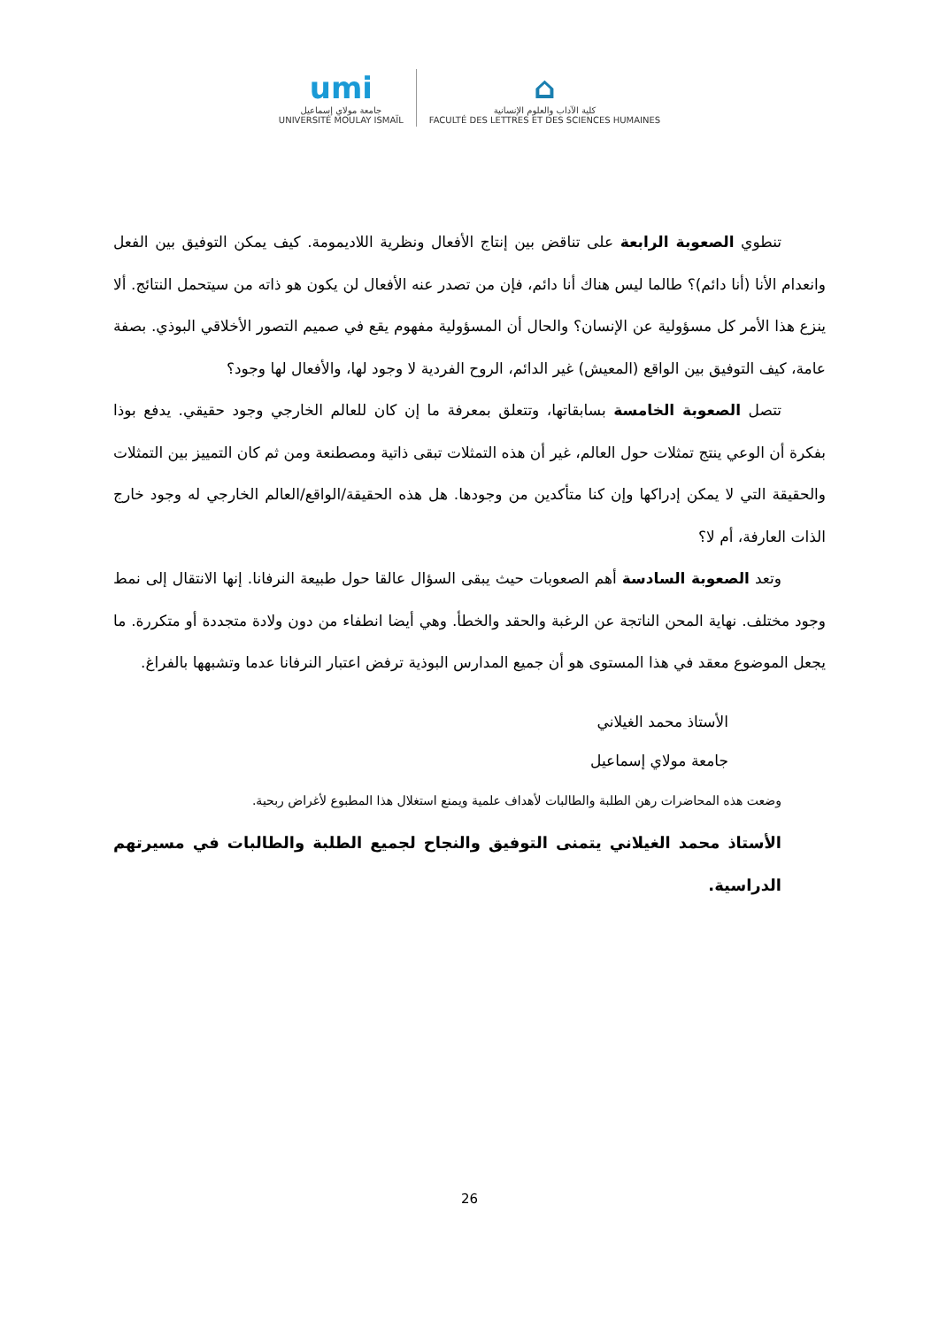umi
جامعة مولاي إسماعيل
UNIVERSITÉ MOULAY ISMAÏL
⌂
كلية الآداب والعلوم الإنسانية
FACULTÉ DES LETTRES ET DES SCIENCES HUMAINES
تنطوي الصعوبة الرابعة على تناقض بين إنتاج الأفعال ونظرية اللاديمومة. كيف يمكن التوفيق بين الفعل وانعدام الأنا (أنا دائم)؟ طالما ليس هناك أنا دائم، فإن من تصدر عنه الأفعال لن يكون هو ذاته من سيتحمل النتائج. ألا ينزع هذا الأمر كل مسؤولية عن الإنسان؟ والحال أن المسؤولية مفهوم يقع في صميم التصور الأخلاقي البوذي. بصفة عامة، كيف التوفيق بين الواقع (المعيش) غير الدائم، الروح الفردية لا وجود لها، والأفعال لها وجود؟
تتصل الصعوبة الخامسة بسابقاتها، وتتعلق بمعرفة ما إن كان للعالم الخارجي وجود حقيقي. يدفع بوذا بفكرة أن الوعي ينتج تمثلات حول العالم، غير أن هذه التمثلات تبقى ذاتية ومصطنعة ومن ثم كان التمييز بين التمثلات والحقيقة التي لا يمكن إدراكها وإن كنا متأكدين من وجودها. هل هذه الحقيقة/الواقع/العالم الخارجي له وجود خارج الذات العارفة، أم لا؟
وتعد الصعوبة السادسة أهم الصعوبات حيث يبقى السؤال عالقا حول طبيعة النرفانا. إنها الانتقال إلى نمط وجود مختلف. نهاية المحن الناتجة عن الرغبة والحقد والخطأ. وهي أيضا انطفاء من دون ولادة متجددة أو متكررة. ما يجعل الموضوع معقد في هذا المستوى هو أن جميع المدارس البوذية ترفض اعتبار النرفانا عدما وتشبهها بالفراغ.
الأستاذ محمد الغيلاني
جامعة مولاي إسماعيل
وضعت هذه المحاضرات رهن الطلبة والطالبات لأهداف علمية ويمنع استغلال هذا المطبوع لأغراض ربحية.
الأستاذ محمد الغيلاني يتمنى التوفيق والنجاح لجميع الطلبة والطالبات في مسيرتهم الدراسية.
26